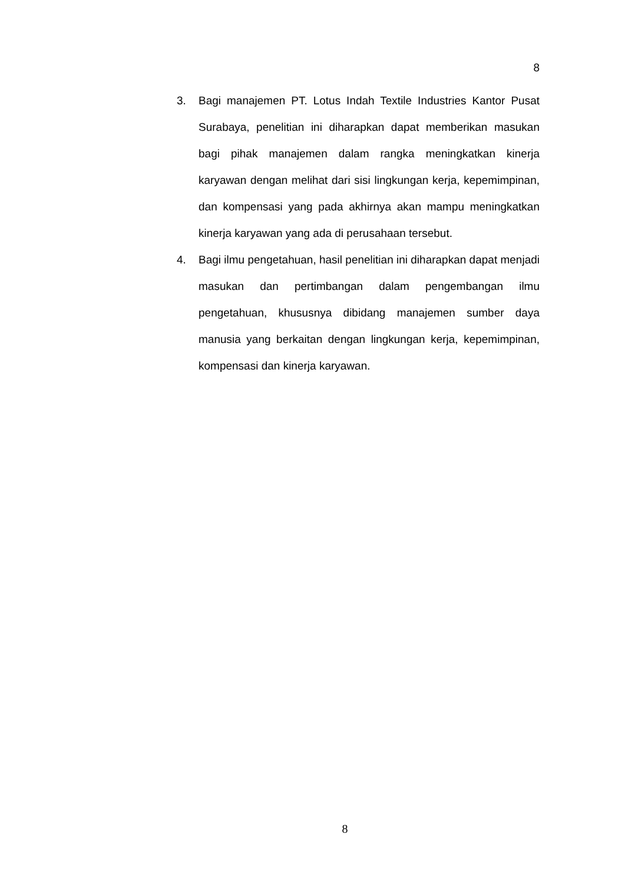8
3. Bagi manajemen PT. Lotus Indah Textile Industries Kantor Pusat Surabaya, penelitian ini diharapkan dapat memberikan masukan bagi pihak manajemen dalam rangka meningkatkan kinerja karyawan dengan melihat dari sisi lingkungan kerja, kepemimpinan, dan kompensasi yang pada akhirnya akan mampu meningkatkan kinerja karyawan yang ada di perusahaan tersebut.
4. Bagi ilmu pengetahuan, hasil penelitian ini diharapkan dapat menjadi masukan dan pertimbangan dalam pengembangan ilmu pengetahuan, khususnya dibidang manajemen sumber daya manusia yang berkaitan dengan lingkungan kerja, kepemimpinan, kompensasi dan kinerja karyawan.
8